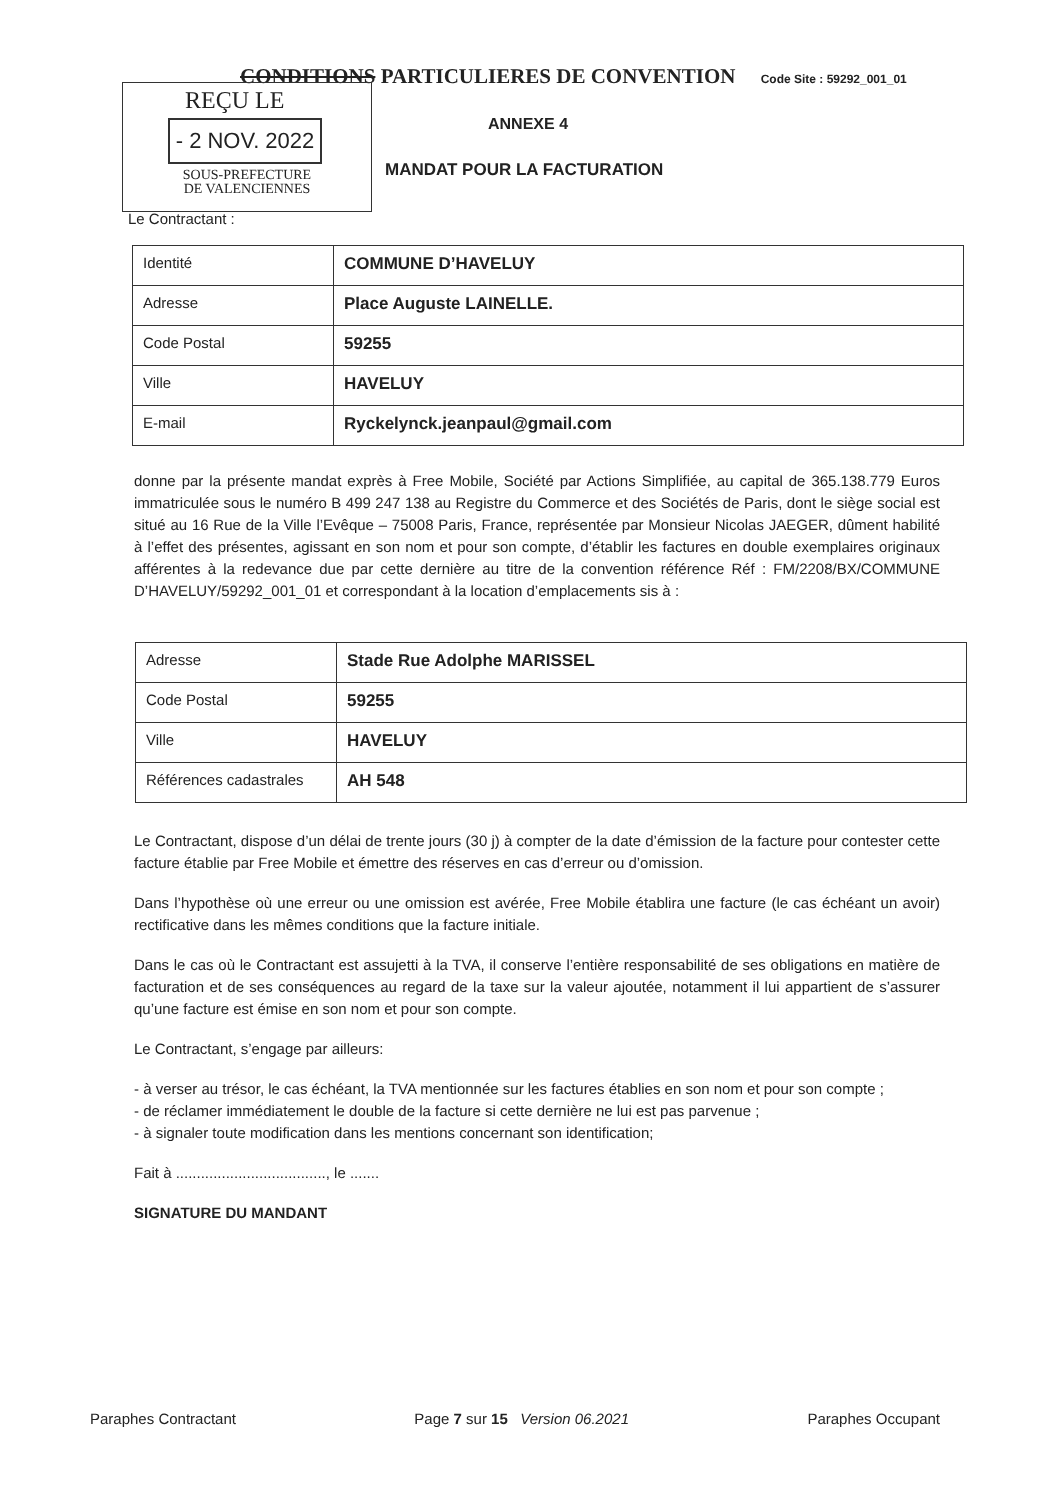CONDITIONS PARTICULIERES DE CONVENTION Code Site : 59292_001_01
REÇU LE
- 2 NOV. 2022
SOUS-PREFECTURE
DE VALENCIENNES
ANNEXE 4
MANDAT POUR LA FACTURATION
Le Contractant :
| Identité | COMMUNE D’HAVELUY |
| Adresse | Place Auguste LAINELLE. |
| Code Postal | 59255 |
| Ville | HAVELUY |
| E-mail | Ryckelynck.jeanpaul@gmail.com |
donne par la présente mandat exprès à Free Mobile, Société par Actions Simplifiée, au capital de 365.138.779 Euros immatriculée sous le numéro B 499 247 138 au Registre du Commerce et des Sociétés de Paris, dont le siège social est situé au 16 Rue de la Ville l’Evêque – 75008 Paris, France, représentée par Monsieur Nicolas JAEGER, dûment habilité à l’effet des présentes, agissant en son nom et pour son compte, d’établir les factures en double exemplaires originaux afférentes à la redevance due par cette dernière au titre de la convention référence Réf : FM/2208/BX/COMMUNE D’HAVELUY/59292_001_01 et correspondant à la location d’emplacements sis à :
| Adresse | Stade Rue Adolphe MARISSEL |
| Code Postal | 59255 |
| Ville | HAVELUY |
| Références cadastrales | AH 548 |
Le Contractant, dispose d’un délai de trente jours (30 j) à compter de la date d’émission de la facture pour contester cette facture établie par Free Mobile et émettre des réserves en cas d’erreur ou d’omission.
Dans l’hypothèse où une erreur ou une omission est avérée, Free Mobile établira une facture (le cas échéant un avoir) rectificative dans les mêmes conditions que la facture initiale.
Dans le cas où le Contractant est assujetti à la TVA, il conserve l’entière responsabilité de ses obligations en matière de facturation et de ses conséquences au regard de la taxe sur la valeur ajoutée, notamment il lui appartient de s’assurer qu’une facture est émise en son nom et pour son compte.
Le Contractant, s’engage par ailleurs:
- à verser au trésor, le cas échéant, la TVA mentionnée sur les factures établies en son nom et pour son compte ;
- de réclamer immédiatement le double de la facture si cette dernière ne lui est pas parvenue ;
- à signaler toute modification dans les mentions concernant son identification;
Fait à ...................................., le .......
SIGNATURE DU MANDANT
Paraphes Contractant Page 7 sur 15 Version 06.2021 Paraphes Occupant